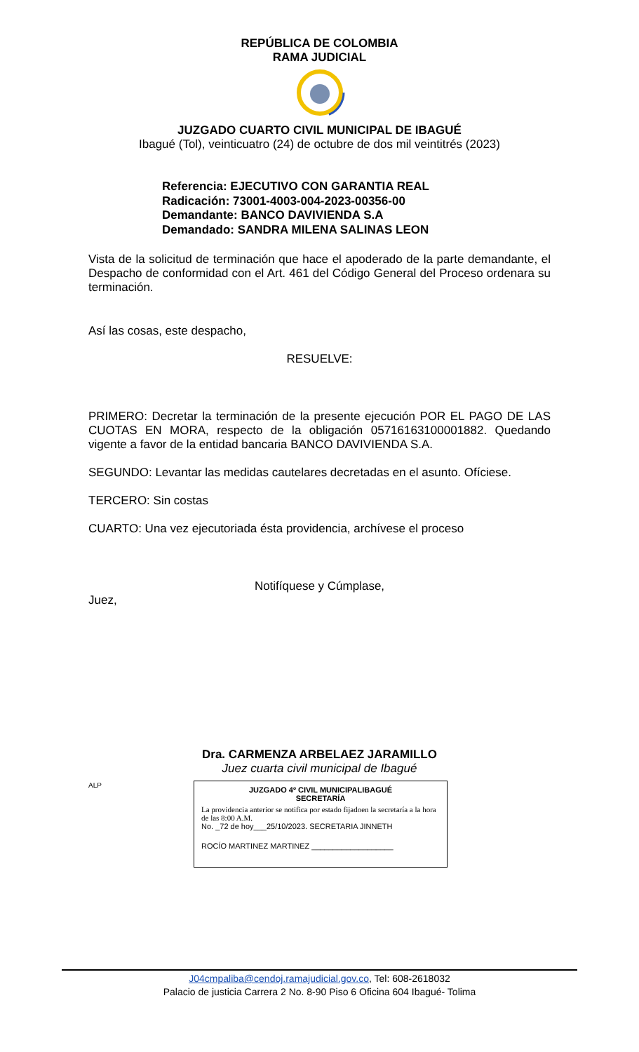REPÚBLICA DE COLOMBIA
RAMA JUDICIAL
JUZGADO CUARTO CIVIL MUNICIPAL DE IBAGUÉ
Ibagué (Tol), veinticuatro (24) de octubre de dos mil veintitrés (2023)
Referencia: EJECUTIVO CON GARANTIA REAL
Radicación: 73001-4003-004-2023-00356-00
Demandante: BANCO DAVIVIENDA S.A
Demandado: SANDRA MILENA SALINAS LEON
Vista de la solicitud de terminación que hace el apoderado de la parte demandante, el Despacho de conformidad con el Art. 461 del Código General del Proceso ordenara su terminación.
Así las cosas, este despacho,
RESUELVE:
PRIMERO: Decretar la terminación de la presente ejecución POR EL PAGO DE LAS CUOTAS EN MORA, respecto de la obligación 05716163100001882. Quedando vigente a favor de la entidad bancaria BANCO DAVIVIENDA S.A.
SEGUNDO: Levantar las medidas cautelares decretadas en el asunto. Ofíciese.
TERCERO: Sin costas
CUARTO: Una vez ejecutoriada ésta providencia, archívese el proceso
Notifíquese y Cúmplase,
Juez,
Dra. CARMENZA ARBELAEZ JARAMILLO
Juez cuarta civil municipal de Ibagué
ALP
JUZGADO 4º CIVIL MUNICIPALIBAGUÉ
SECRETARÍA
La providencia anterior se notifica por estado fijadoen la secretaría a la hora de las 8:00 A.M.
No. _72 de hoy___25/10/2023. SECRETARIA JINNETH
ROCÍO MARTINEZ MARTINEZ ___________________
J04cmpaliba@cendoj.ramajudicial.gov.co, Tel: 608-2618032
Palacio de justicia Carrera 2 No. 8-90 Piso 6 Oficina 604 Ibagué- Tolima